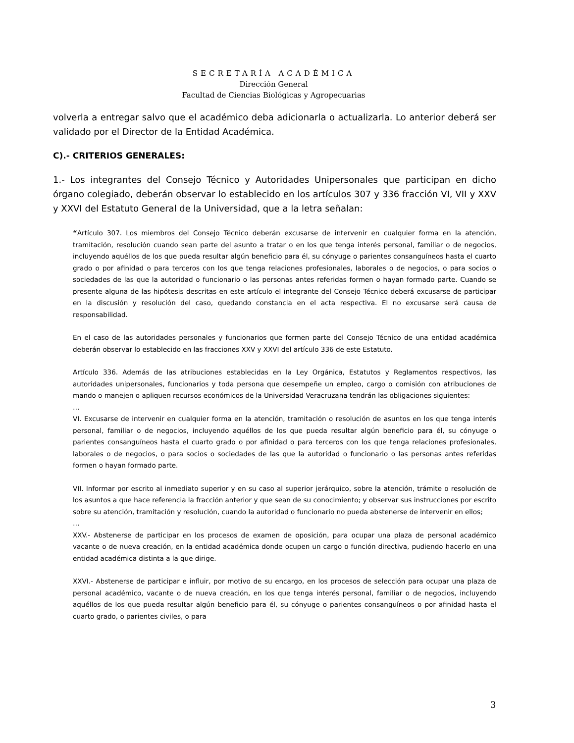SECRETARÍA ACADÉMICA
Dirección General
Facultad de Ciencias Biológicas y Agropecuarias
volverla a entregar salvo que el académico deba adicionarla o actualizarla. Lo anterior deberá ser validado por el Director de la Entidad Académica.
C).- CRITERIOS GENERALES:
1.- Los integrantes del Consejo Técnico y Autoridades Unipersonales que participan en dicho órgano colegiado, deberán observar lo establecido en los artículos 307 y 336 fracción VI, VII y XXV y XXVI del Estatuto General de la Universidad, que a la letra señalan:
“Artículo 307. Los miembros del Consejo Técnico deberán excusarse de intervenir en cualquier forma en la atención, tramitación, resolución cuando sean parte del asunto a tratar o en los que tenga interés personal, familiar o de negocios, incluyendo aquéllos de los que pueda resultar algún beneficio para él, su cónyuge o parientes consanguíneos hasta el cuarto grado o por afinidad o para terceros con los que tenga relaciones profesionales, laborales o de negocios, o para socios o sociedades de las que la autoridad o funcionario o las personas antes referidas formen o hayan formado parte. Cuando se presente alguna de las hipótesis descritas en este artículo el integrante del Consejo Técnico deberá excusarse de participar en la discusión y resolución del caso, quedando constancia en el acta respectiva. El no excusarse será causa de responsabilidad.
En el caso de las autoridades personales y funcionarios que formen parte del Consejo Técnico de una entidad académica deberán observar lo establecido en las fracciones XXV y XXVI del artículo 336 de este Estatuto.
Artículo 336. Además de las atribuciones establecidas en la Ley Orgánica, Estatutos y Reglamentos respectivos, las autoridades unipersonales, funcionarios y toda persona que desempeñe un empleo, cargo o comisión con atribuciones de mando o manejen o apliquen recursos económicos de la Universidad Veracruzana tendrán las obligaciones siguientes:
…
VI. Excusarse de intervenir en cualquier forma en la atención, tramitación o resolución de asuntos en los que tenga interés personal, familiar o de negocios, incluyendo aquéllos de los que pueda resultar algún beneficio para él, su cónyuge o parientes consanguíneos hasta el cuarto grado o por afinidad o para terceros con los que tenga relaciones profesionales, laborales o de negocios, o para socios o sociedades de las que la autoridad o funcionario o las personas antes referidas formen o hayan formado parte.
VII. Informar por escrito al inmediato superior y en su caso al superior jerárquico, sobre la atención, trámite o resolución de los asuntos a que hace referencia la fracción anterior y que sean de su conocimiento; y observar sus instrucciones por escrito sobre su atención, tramitación y resolución, cuando la autoridad o funcionario no pueda abstenerse de intervenir en ellos;
…
XXV.- Abstenerse de participar en los procesos de examen de oposición, para ocupar una plaza de personal académico vacante o de nueva creación, en la entidad académica donde ocupen un cargo o función directiva, pudiendo hacerlo en una entidad académica distinta a la que dirige.
XXVI.- Abstenerse de participar e influir, por motivo de su encargo, en los procesos de selección para ocupar una plaza de personal académico, vacante o de nueva creación, en los que tenga interés personal, familiar o de negocios, incluyendo aquéllos de los que pueda resultar algún beneficio para él, su cónyuge o parientes consanguíneos o por afinidad hasta el cuarto grado, o parientes civiles, o para
3